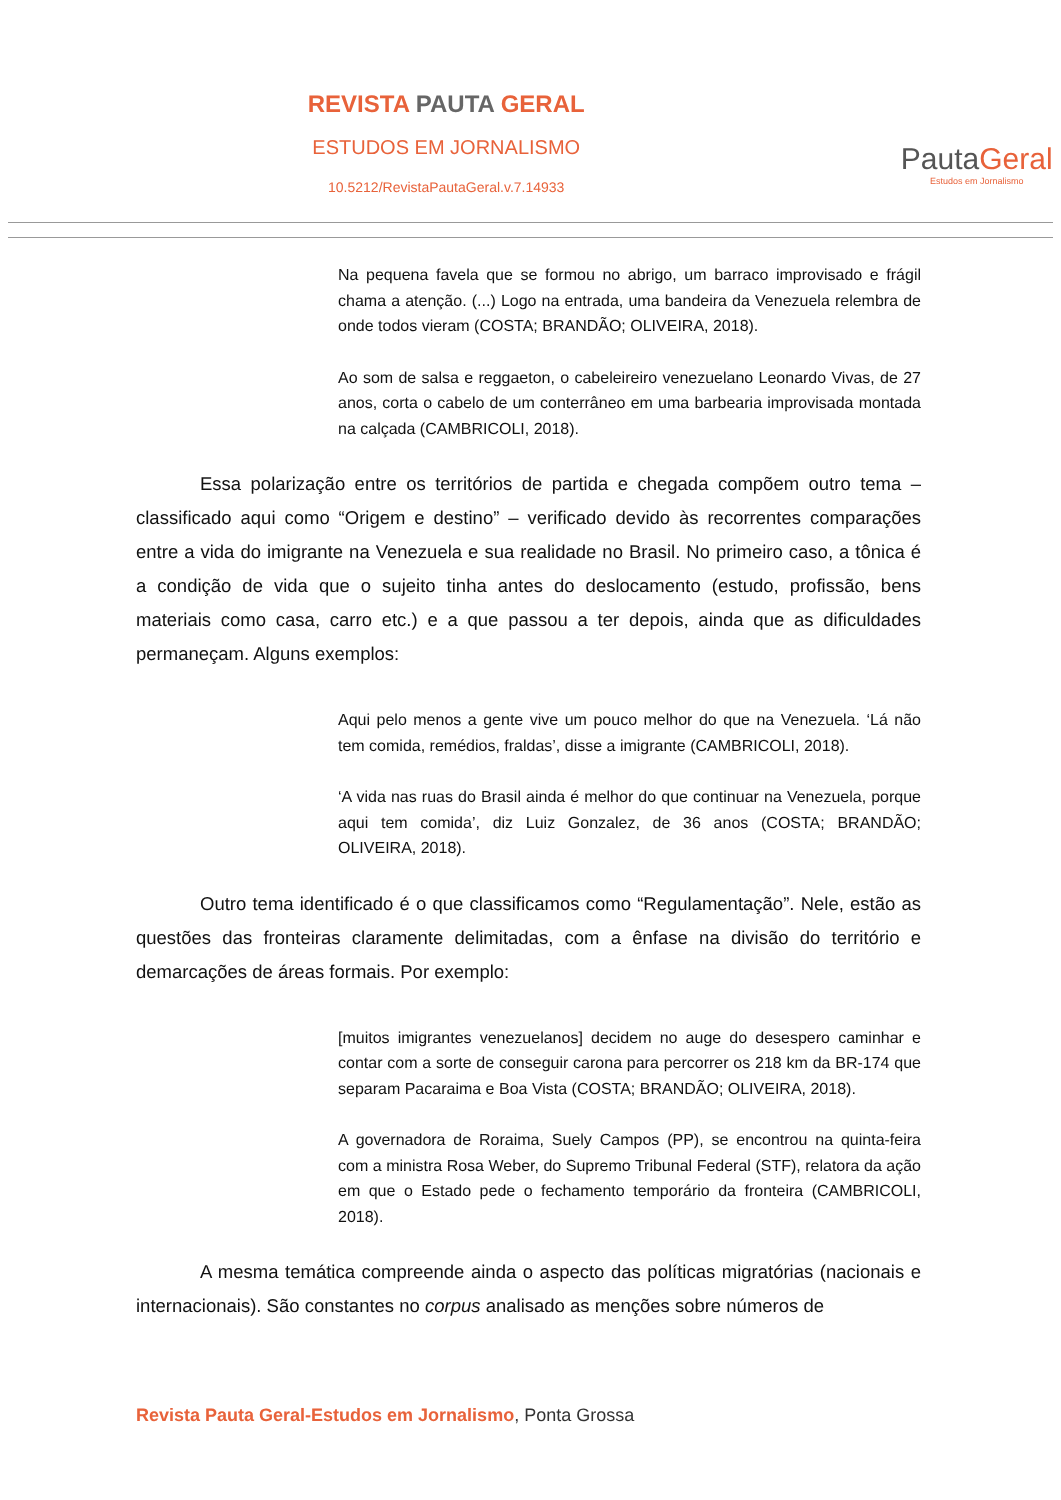REVISTA PAUTA GERAL
ESTUDOS EM JORNALISMO
10.5212/RevistaPautaGeral.v.7.14933
PautaGeral
Estudos em Jornalismo
Na pequena favela que se formou no abrigo, um barraco improvisado e frágil chama a atenção. (...) Logo na entrada, uma bandeira da Venezuela relembra de onde todos vieram (COSTA; BRANDÃO; OLIVEIRA, 2018).
Ao som de salsa e reggaeton, o cabeleireiro venezuelano Leonardo Vivas, de 27 anos, corta o cabelo de um conterrâneo em uma barbearia improvisada montada na calçada (CAMBRICOLI, 2018).
Essa polarização entre os territórios de partida e chegada compõem outro tema – classificado aqui como “Origem e destino” – verificado devido às recorrentes comparações entre a vida do imigrante na Venezuela e sua realidade no Brasil. No primeiro caso, a tônica é a condição de vida que o sujeito tinha antes do deslocamento (estudo, profissão, bens materiais como casa, carro etc.) e a que passou a ter depois, ainda que as dificuldades permaneçam. Alguns exemplos:
Aqui pelo menos a gente vive um pouco melhor do que na Venezuela. ‘Lá não tem comida, remédios, fraldas’, disse a imigrante (CAMBRICOLI, 2018).
‘A vida nas ruas do Brasil ainda é melhor do que continuar na Venezuela, porque aqui tem comida’, diz Luiz Gonzalez, de 36 anos (COSTA; BRANDÃO; OLIVEIRA, 2018).
Outro tema identificado é o que classificamos como “Regulamentação”. Nele, estão as questões das fronteiras claramente delimitadas, com a ênfase na divisão do território e demarcações de áreas formais. Por exemplo:
[muitos imigrantes venezuelanos] decidem no auge do desespero caminhar e contar com a sorte de conseguir carona para percorrer os 218 km da BR-174 que separam Pacaraima e Boa Vista (COSTA; BRANDÃO; OLIVEIRA, 2018).
A governadora de Roraima, Suely Campos (PP), se encontrou na quinta-feira com a ministra Rosa Weber, do Supremo Tribunal Federal (STF), relatora da ação em que o Estado pede o fechamento temporário da fronteira (CAMBRICOLI, 2018).
A mesma temática compreende ainda o aspecto das políticas migratórias (nacionais e internacionais). São constantes no corpus analisado as menções sobre números de
Revista Pauta Geral-Estudos em Jornalismo, Ponta Grossa